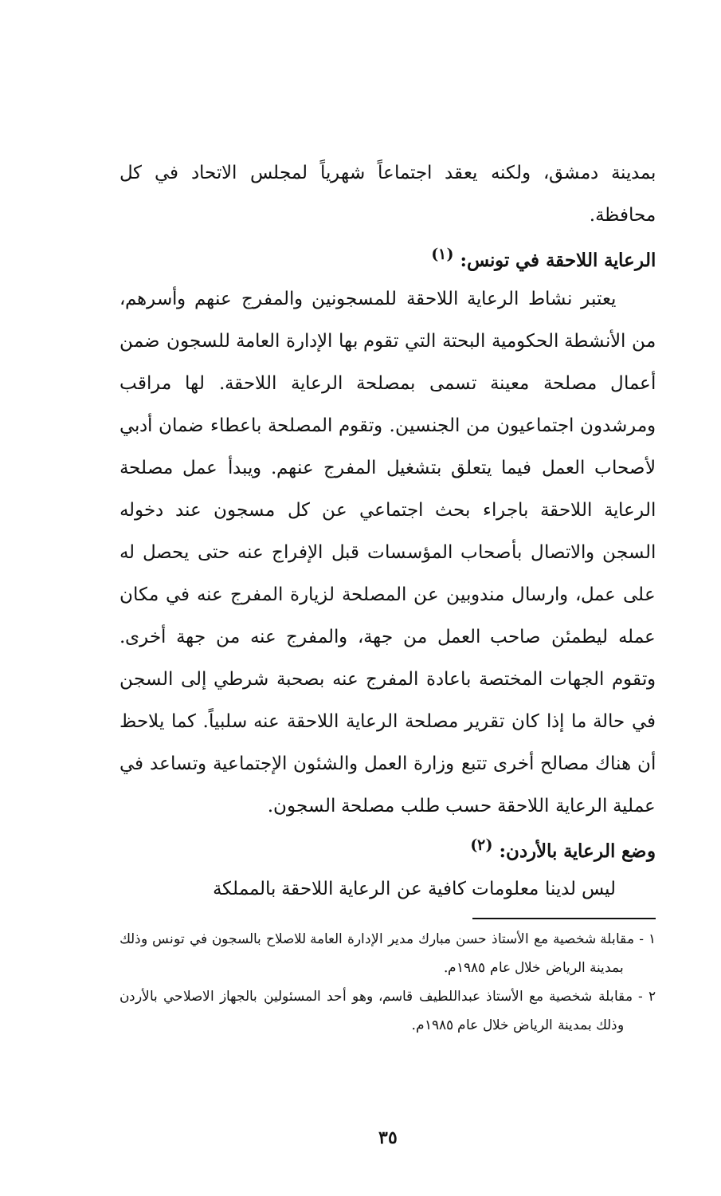بمدينة دمشق، ولكنه يعقد اجتماعاً شهرياً لمجلس الاتحاد في كل محافظة.
الرعاية اللاحقة في تونس: <sup>(١)</sup>
يعتبر نشاط الرعاية اللاحقة للمسجونين والمفرج عنهم وأسرهم، من الأنشطة الحكومية البحتة التي تقوم بها الإدارة العامة للسجون ضمن أعمال مصلحة معينة تسمى بمصلحة الرعاية اللاحقة. لها مراقب ومرشدون اجتماعيون من الجنسين. وتقوم المصلحة باعطاء ضمان أدبي لأصحاب العمل فيما يتعلق بتشغيل المفرج عنهم. ويبدأ عمل مصلحة الرعاية اللاحقة باجراء بحث اجتماعي عن كل مسجون عند دخوله السجن والاتصال بأصحاب المؤسسات قبل الإفراج عنه حتى يحصل له على عمل، وارسال مندوبين عن المصلحة لزيارة المفرج عنه في مكان عمله ليطمئن صاحب العمل من جهة، والمفرج عنه من جهة أخرى. وتقوم الجهات المختصة باعادة المفرج عنه بصحبة شرطي إلى السجن في حالة ما إذا كان تقرير مصلحة الرعاية اللاحقة عنه سلبياً. كما يلاحظ أن هناك مصالح أخرى تتبع وزارة العمل والشئون الإجتماعية وتساعد في عملية الرعاية اللاحقة حسب طلب مصلحة السجون.
وضع الرعاية بالأردن: <sup>(٢)</sup>
ليس لدينا معلومات كافية عن الرعاية اللاحقة بالمملكة
١ - مقابلة شخصية مع الأستاذ حسن مبارك مدير الإدارة العامة للاصلاح بالسجون في تونس وذلك بمدينة الرياض خلال عام ١٩٨٥م.
٢ - مقابلة شخصية مع الأستاذ عبداللطيف قاسم، وهو أحد المسئولين بالجهاز الاصلاحي بالأردن وذلك بمدينة الرياض خلال عام ١٩٨٥م.
٣٥